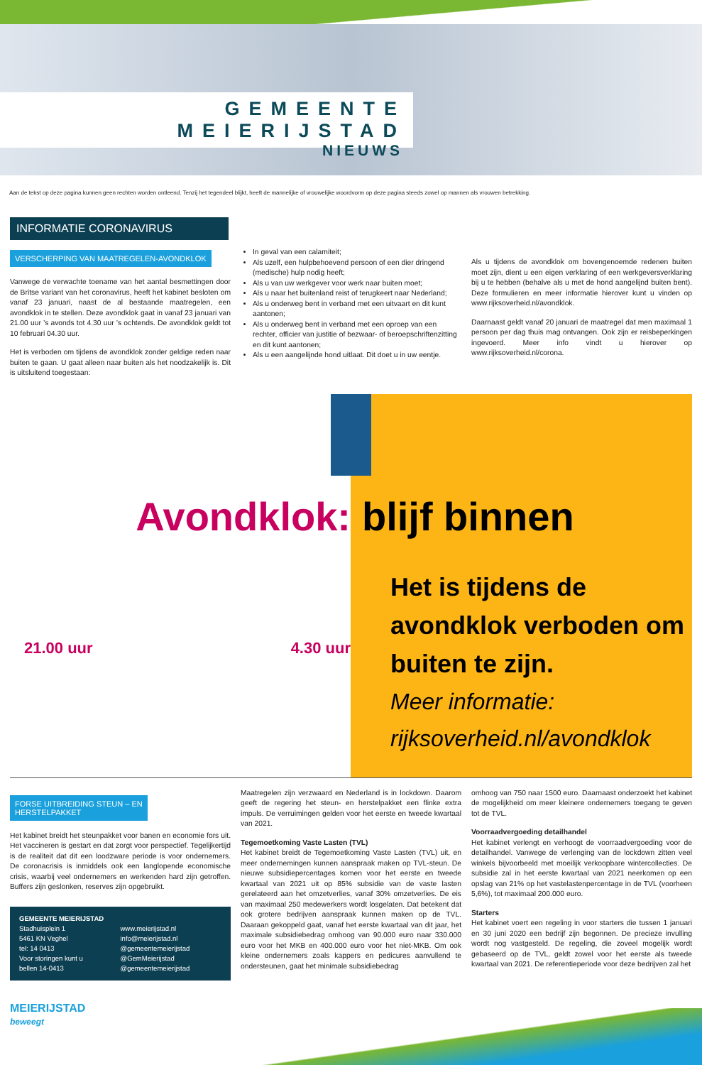GEMEENTE MEIERIJSTAD
NIEUWS
Aan de tekst op deze pagina kunnen geen rechten worden ontleend. Tenzij het tegendeel blijkt, heeft de mannelijke of vrouwelijke woordvorm op deze pagina steeds zowel op mannen als vrouwen betrekking.
INFORMATIE CORONAVIRUS
VERSCHERPING VAN MAATREGELEN-AVONDKLOK
Vanwege de verwachte toename van het aantal besmettingen door de Britse variant van het coronavirus, heeft het kabinet besloten om vanaf 23 januari, naast de al bestaande maatregelen, een avondklok in te stellen. Deze avondklok gaat in vanaf 23 januari van 21.00 uur ’s avonds tot 4.30 uur ’s ochtends. De avondklok geldt tot 10 februari 04.30 uur.
Het is verboden om tijdens de avondklok zonder geldige reden naar buiten te gaan. U gaat alleen naar buiten als het noodzakelijk is. Dit is uitsluitend toegestaan:
In geval van een calamiteit;
Als uzelf, een hulpbehoevend persoon of een dier dringend (medische) hulp nodig heeft;
Als u van uw werkgever voor werk naar buiten moet;
Als u naar het buitenland reist of terugkeert naar Nederland;
Als u onderweg bent in verband met een uitvaart en dit kunt aantonen;
Als u onderweg bent in verband met een oproep van een rechter, officier van justitie of bezwaar- of beroepschriftenzitting en dit kunt aantonen;
Als u een aangelijnde hond uitlaat. Dit doet u in uw eentje.
Als u tijdens de avondklok om bovengenoemde redenen buiten moet zijn, dient u een eigen verklaring of een werkgeversverklaring bij u te hebben (behalve als u met de hond aangelijnd buiten bent). Deze formulieren en meer informatie hierover kunt u vinden op www.rijksoverheid.nl/avondklok.
Daarnaast geldt vanaf 20 januari de maatregel dat men maximaal 1 persoon per dag thuis mag ontvangen. Ook zijn er reisbeperkingen ingevoerd. Meer info vindt u hierover op www.rijksoverheid.nl/corona.
Avondklok:
21.00 uur 4.30 uur
blijf binnen
Het is tijdens de avondklok verboden om buiten te zijn.
Meer informatie:
rijksoverheid.nl/avondklok
FORSE UITBREIDING STEUN – EN
HERSTELPAKKET
Het kabinet breidt het steunpakket voor banen en economie fors uit. Het vaccineren is gestart en dat zorgt voor perspectief. Tegelijkertijd is de realiteit dat dit een loodzware periode is voor ondernemers. De coronacrisis is inmiddels ook een langlopende economische crisis, waarbij veel ondernemers en werkenden hard zijn getroffen. Buffers zijn geslonken, reserves zijn opgebruikt.
GEMEENTE MEIERIJSTAD
Stadhuisplein 1
5461 KN Veghel
tel: 14 0413
Voor storingen kunt u
bellen 14-0413
www.meierijstad.nl
info@meierijstad.nl
@gemeentemeierijstad
@GemMeierijstad
@gemeentemeierijstad
MEIERIJSTAD
beweegt
Maatregelen zijn verzwaard en Nederland is in lockdown. Daarom geeft de regering het steun- en herstelpakket een flinke extra impuls. De verruimingen gelden voor het eerste en tweede kwartaal van 2021.
Tegemoetkoming Vaste Lasten (TVL)
Het kabinet breidt de Tegemoetkoming Vaste Lasten (TVL) uit, en meer ondernemingen kunnen aanspraak maken op TVL-steun. De nieuwe subsidiepercentages komen voor het eerste en tweede kwartaal van 2021 uit op 85% subsidie van de vaste lasten gerelateerd aan het omzetverlies, vanaf 30% omzetverlies. De eis van maximaal 250 medewerkers wordt losgelaten. Dat betekent dat ook grotere bedrijven aanspraak kunnen maken op de TVL. Daaraan gekoppeld gaat, vanaf het eerste kwartaal van dit jaar, het maximale subsidiebedrag omhoog van 90.000 euro naar 330.000 euro voor het MKB en 400.000 euro voor het niet-MKB. Om ook kleine ondernemers zoals kappers en pedicures aanvullend te ondersteunen, gaat het minimale subsidiebedrag
omhoog van 750 naar 1500 euro. Daarnaast onderzoekt het kabinet de mogelijkheid om meer kleinere ondernemers toegang te geven tot de TVL.
Voorraadvergoeding detailhandel
Het kabinet verlengt en verhoogt de voorraadvergoeding voor de detailhandel. Vanwege de verlenging van de lockdown zitten veel winkels bijvoorbeeld met moeilijk verkoopbare wintercollecties. De subsidie zal in het eerste kwartaal van 2021 neerkomen op een opslag van 21% op het vastelastenpercentage in de TVL (voorheen 5,6%), tot maximaal 200.000 euro.
Starters
Het kabinet voert een regeling in voor starters die tussen 1 januari en 30 juni 2020 een bedrijf zijn begonnen. De precieze invulling wordt nog vastgesteld. De regeling, die zoveel mogelijk wordt gebaseerd op de TVL, geldt zowel voor het eerste als tweede kwartaal van 2021. De referentieperiode voor deze bedrijven zal het